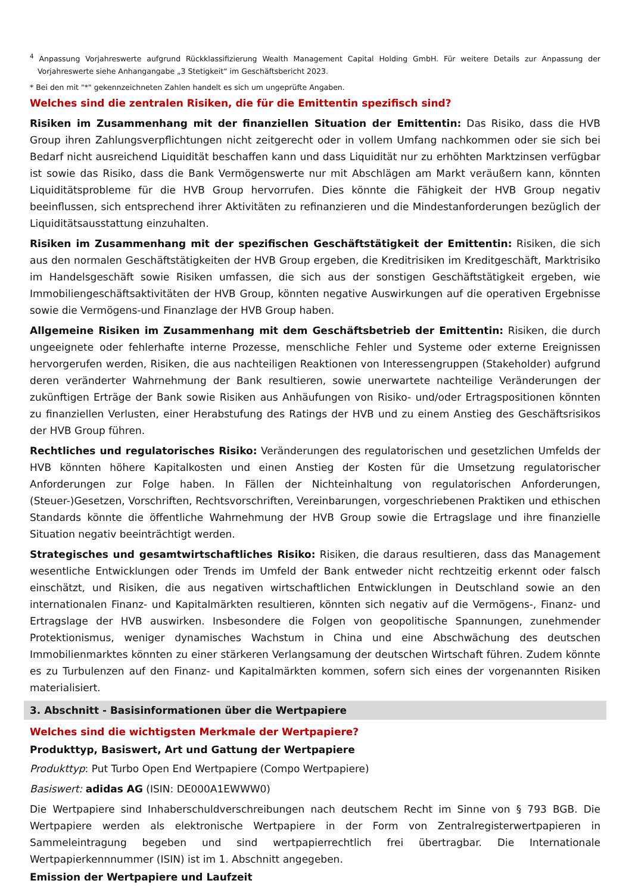<sup>4</sup> Anpassung Vorjahreswerte aufgrund Rückklassifizierung Wealth Management Capital Holding GmbH. Für weitere Details zur Anpassung der Vorjahreswerte siehe Anhangangabe „3 Stetigkeit“ im Geschäftsbericht 2023.
* Bei den mit "*" gekennzeichneten Zahlen handelt es sich um ungeprüfte Angaben.
Welches sind die zentralen Risiken, die für die Emittentin spezifisch sind?
Risiken im Zusammenhang mit der finanziellen Situation der Emittentin: Das Risiko, dass die HVB Group ihren Zahlungsverpflichtungen nicht zeitgerecht oder in vollem Umfang nachkommen oder sie sich bei Bedarf nicht ausreichend Liquidität beschaffen kann und dass Liquidität nur zu erhöhten Marktzinsen verfügbar ist sowie das Risiko, dass die Bank Vermögenswerte nur mit Abschlägen am Markt veräußern kann, könnten Liquiditätsprobleme für die HVB Group hervorrufen. Dies könnte die Fähigkeit der HVB Group negativ beeinflussen, sich entsprechend ihrer Aktivitäten zu refinanzieren und die Mindestanforderungen bezüglich der Liquiditätsausstattung einzuhalten.
Risiken im Zusammenhang mit der spezifischen Geschäftstätigkeit der Emittentin: Risiken, die sich aus den normalen Geschäftstätigkeiten der HVB Group ergeben, die Kreditrisiken im Kreditgeschäft, Marktrisiko im Handelsgeschäft sowie Risiken umfassen, die sich aus der sonstigen Geschäftstätigkeit ergeben, wie Immobiliengeschäftsaktivitäten der HVB Group, könnten negative Auswirkungen auf die operativen Ergebnisse sowie die Vermögens-und Finanzlage der HVB Group haben.
Allgemeine Risiken im Zusammenhang mit dem Geschäftsbetrieb der Emittentin: Risiken, die durch ungeeignete oder fehlerhafte interne Prozesse, menschliche Fehler und Systeme oder externe Ereignissen hervorgerufen werden, Risiken, die aus nachteiligen Reaktionen von Interessengruppen (Stakeholder) aufgrund deren veränderter Wahrnehmung der Bank resultieren, sowie unerwartete nachteilige Veränderungen der zukünftigen Erträge der Bank sowie Risiken aus Anhäufungen von Risiko- und/oder Ertragspositionen könnten zu finanziellen Verlusten, einer Herabstufung des Ratings der HVB und zu einem Anstieg des Geschäftsrisikos der HVB Group führen.
Rechtliches und regulatorisches Risiko: Veränderungen des regulatorischen und gesetzlichen Umfelds der HVB könnten höhere Kapitalkosten und einen Anstieg der Kosten für die Umsetzung regulatorischer Anforderungen zur Folge haben. In Fällen der Nichteinhaltung von regulatorischen Anforderungen, (Steuer-)Gesetzen, Vorschriften, Rechtsvorschriften, Vereinbarungen, vorgeschriebenen Praktiken und ethischen Standards könnte die öffentliche Wahrnehmung der HVB Group sowie die Ertragslage und ihre finanzielle Situation negativ beeinträchtigt werden.
Strategisches und gesamtwirtschaftliches Risiko: Risiken, die daraus resultieren, dass das Management wesentliche Entwicklungen oder Trends im Umfeld der Bank entweder nicht rechtzeitig erkennt oder falsch einschätzt, und Risiken, die aus negativen wirtschaftlichen Entwicklungen in Deutschland sowie an den internationalen Finanz- und Kapitalmärkten resultieren, könnten sich negativ auf die Vermögens-, Finanz- und Ertragslage der HVB auswirken. Insbesondere die Folgen von geopolitische Spannungen, zunehmender Protektionismus, weniger dynamisches Wachstum in China und eine Abschwächung des deutschen Immobilienmarktes könnten zu einer stärkeren Verlangsamung der deutschen Wirtschaft führen. Zudem könnte es zu Turbulenzen auf den Finanz- und Kapitalmärkten kommen, sofern sich eines der vorgenannten Risiken materialisiert.
3. Abschnitt - Basisinformationen über die Wertpapiere
Welches sind die wichtigsten Merkmale der Wertpapiere?
Produkttyp, Basiswert, Art und Gattung der Wertpapiere
Produkttyp: Put Turbo Open End Wertpapiere (Compo Wertpapiere)
Basiswert: adidas AG (ISIN: DE000A1EWWW0)
Die Wertpapiere sind Inhaberschuldverschreibungen nach deutschem Recht im Sinne von § 793 BGB. Die Wertpapiere werden als elektronische Wertpapiere in der Form von Zentralregisterwertpapieren in Sammeleintragung begeben und sind wertpapierrechtlich frei übertragbar. Die Internationale Wertpapierkennnummer (ISIN) ist im 1. Abschnitt angegeben.
Emission der Wertpapiere und Laufzeit